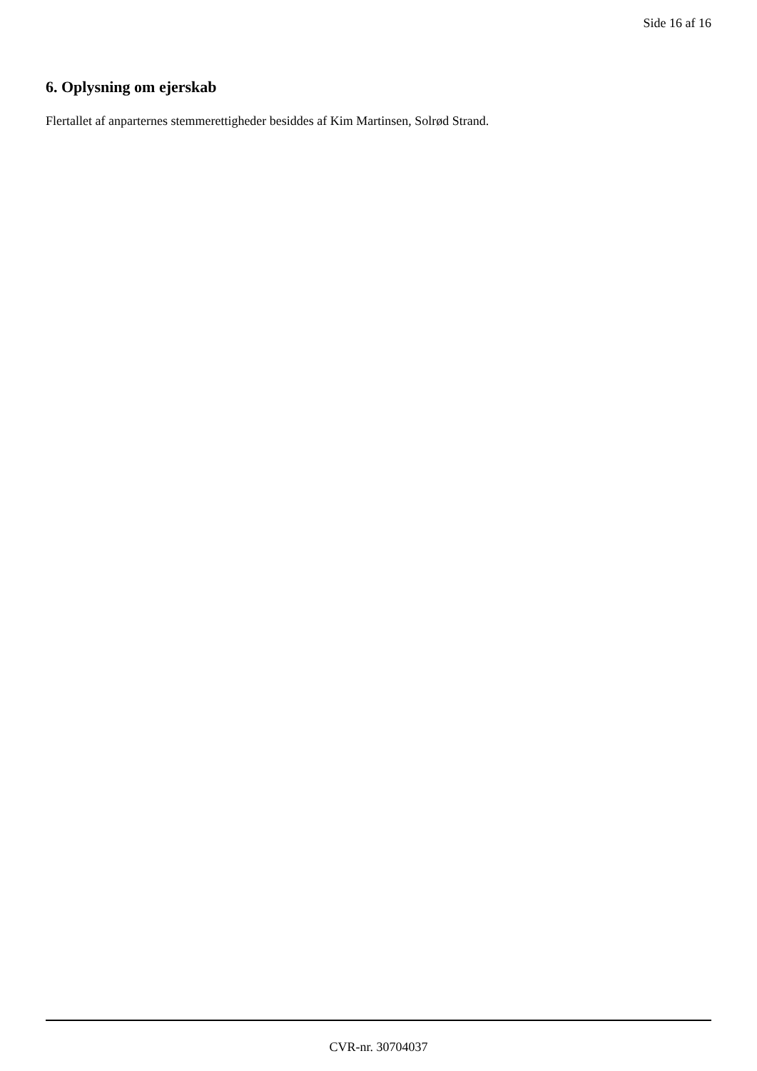Side 16 af 16
6. Oplysning om ejerskab
Flertallet af anparternes stemmerettigheder besiddes af Kim Martinsen, Solrød Strand.
CVR-nr. 30704037